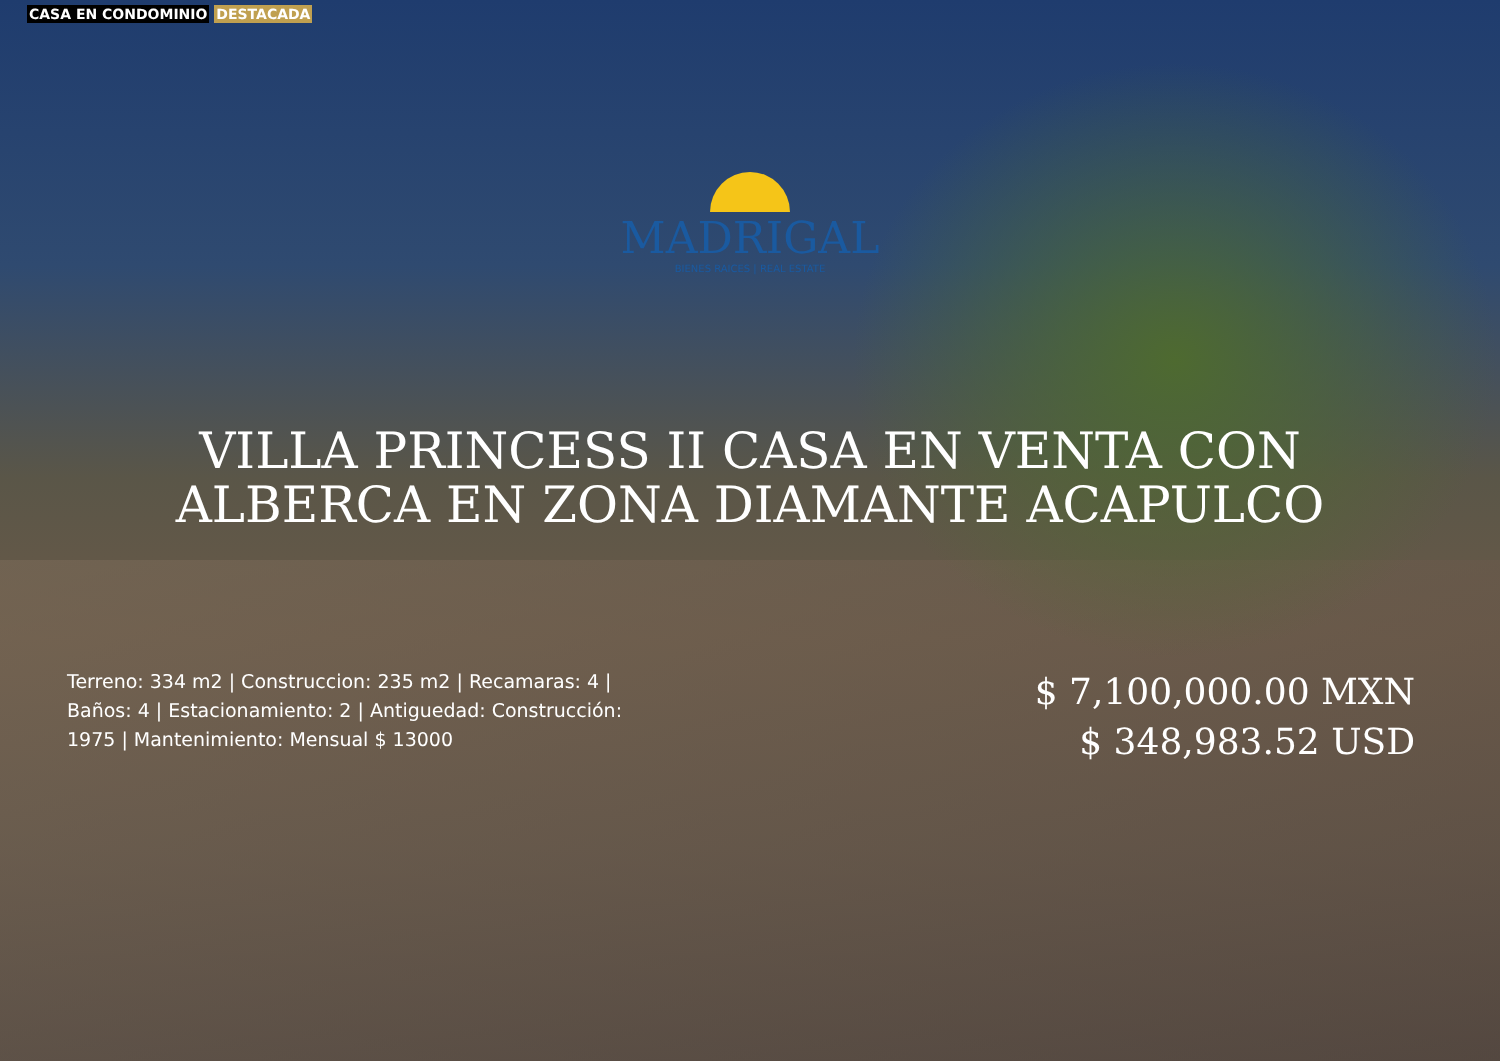CASA EN CONDOMINIO DESTACADA
MADRIGAL
BIENES RAICES | REAL ESTATE
VILLA PRINCESS II CASA EN VENTA CON
ALBERCA EN ZONA DIAMANTE ACAPULCO
Terreno: 334 m2 | Construccion: 235 m2 | Recamaras: 4 | Baños: 4 | Estacionamiento: 2 | Antiguedad: Construcción: 1975 | Mantenimiento: Mensual $ 13000
$ 7,100,000.00 MXN
$ 348,983.52 USD